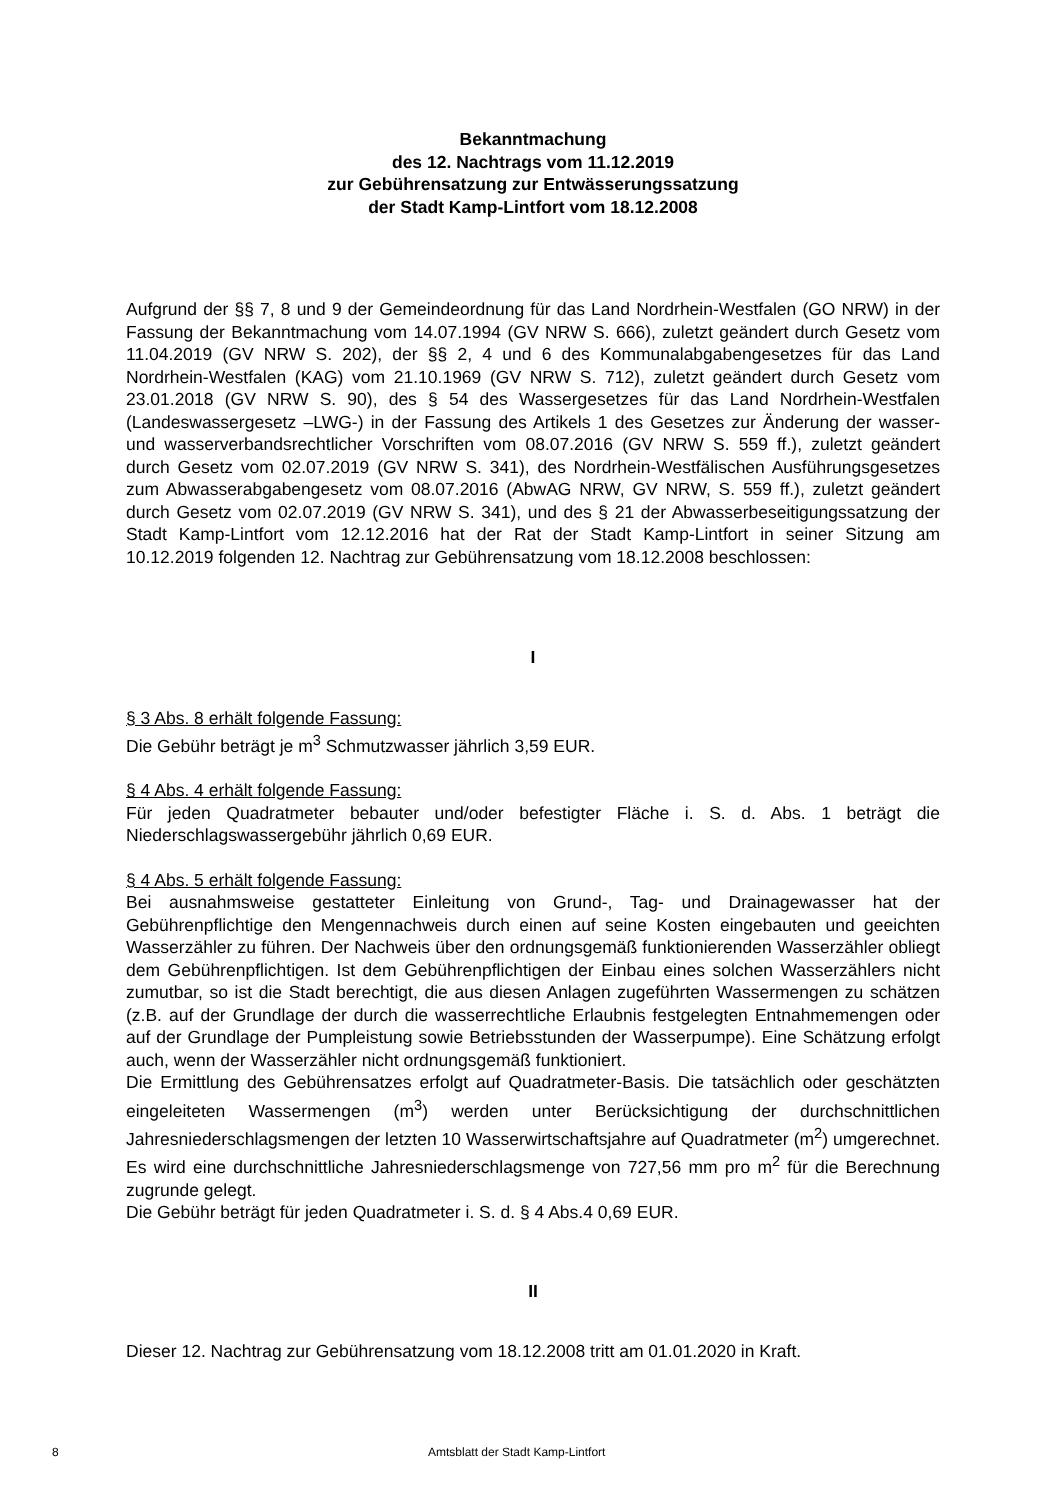Bekanntmachung
des 12. Nachtrags vom 11.12.2019
zur Gebührensatzung zur Entwässerungssatzung
der Stadt Kamp-Lintfort vom 18.12.2008
Aufgrund der §§ 7, 8 und 9 der Gemeindeordnung für das Land Nordrhein-Westfalen (GO NRW) in der Fassung der Bekanntmachung vom 14.07.1994 (GV NRW S. 666), zuletzt geändert durch Gesetz vom 11.04.2019 (GV NRW S. 202), der §§ 2, 4 und 6 des Kommunalabgabengesetzes für das Land Nordrhein-Westfalen (KAG) vom 21.10.1969 (GV NRW S. 712), zuletzt geändert durch Gesetz vom 23.01.2018 (GV NRW S. 90), des § 54 des Wassergesetzes für das Land Nordrhein-Westfalen (Landeswassergesetz –LWG-) in der Fassung des Artikels 1 des Gesetzes zur Änderung der wasser- und wasserverbandsrechtlicher Vorschriften vom 08.07.2016 (GV NRW S. 559 ff.), zuletzt geändert durch Gesetz vom 02.07.2019 (GV NRW S. 341), des Nordrhein-Westfälischen Ausführungsgesetzes zum Abwasserabgabengesetz vom 08.07.2016 (AbwAG NRW, GV NRW, S. 559 ff.), zuletzt geändert durch Gesetz vom 02.07.2019 (GV NRW S. 341), und des § 21 der Abwasserbeseitigungssatzung der Stadt Kamp-Lintfort vom 12.12.2016 hat der Rat der Stadt Kamp-Lintfort in seiner Sitzung am 10.12.2019 folgenden 12. Nachtrag zur Gebührensatzung vom 18.12.2008 beschlossen:
I
§ 3 Abs. 8 erhält folgende Fassung:
Die Gebühr beträgt je m<sup>3</sup> Schmutzwasser jährlich 3,59 EUR.
§ 4 Abs. 4 erhält folgende Fassung:
Für jeden Quadratmeter bebauter und/oder befestigter Fläche i. S. d. Abs. 1 beträgt die Niederschlagswassergebühr jährlich 0,69 EUR.
§ 4 Abs. 5 erhält folgende Fassung:
Bei ausnahmsweise gestatteter Einleitung von Grund-, Tag- und Drainagewasser hat der Gebührenpflichtige den Mengennachweis durch einen auf seine Kosten eingebauten und geeichten Wasserzähler zu führen. Der Nachweis über den ordnungsgemäß funktionierenden Wasserzähler obliegt dem Gebührenpflichtigen. Ist dem Gebührenpflichtigen der Einbau eines solchen Wasserzählers nicht zumutbar, so ist die Stadt berechtigt, die aus diesen Anlagen zugeführten Wassermengen zu schätzen (z.B. auf der Grundlage der durch die wasserrechtliche Erlaubnis festgelegten Entnahmemengen oder auf der Grundlage der Pumpleistung sowie Betriebsstunden der Wasserpumpe). Eine Schätzung erfolgt auch, wenn der Wasserzähler nicht ordnungsgemäß funktioniert.
Die Ermittlung des Gebührensatzes erfolgt auf Quadratmeter-Basis. Die tatsächlich oder geschätzten eingeleiteten Wassermengen (m<sup>3</sup>) werden unter Berücksichtigung der durchschnittlichen Jahresniederschlagsmengen der letzten 10 Wasserwirtschaftsjahre auf Quadratmeter (m<sup>2</sup>) umgerechnet. Es wird eine durchschnittliche Jahresniederschlagsmenge von 727,56 mm pro m<sup>2</sup> für die Berechnung zugrunde gelegt.
Die Gebühr beträgt für jeden Quadratmeter i. S. d. § 4 Abs.4 0,69 EUR.
II
Dieser 12. Nachtrag zur Gebührensatzung vom 18.12.2008 tritt am 01.01.2020 in Kraft.
8 Amtsblatt der Stadt Kamp-Lintfort